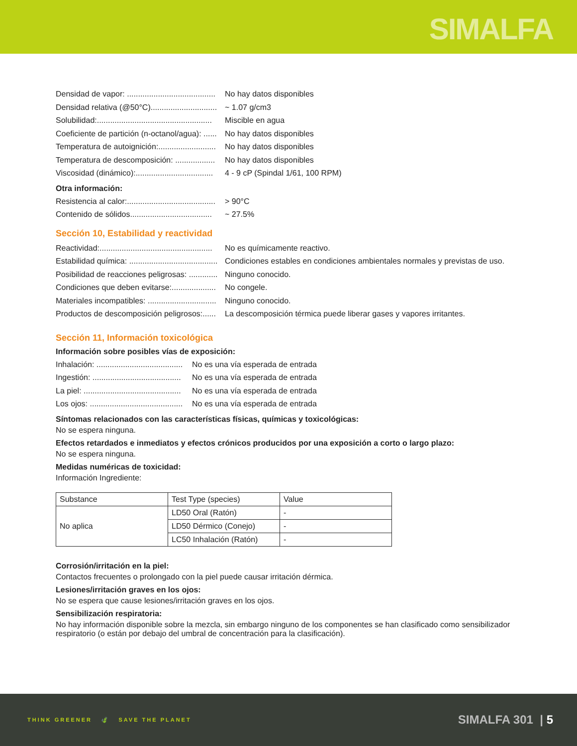SIMALFA
Densidad de vapor: ........................................ No hay datos disponibles
Densidad relativa (@50°C).............................. ~ 1.07 g/cm3
Solubilidad:.................................................... Miscible en agua
Coeficiente de partición (n-octanol/agua): ...... No hay datos disponibles
Temperatura de autoignición:.......................... No hay datos disponibles
Temperatura de descomposición: .................. No hay datos disponibles
Viscosidad (dinámico):................................... 4 - 9 cP (Spindal 1/61, 100 RPM)
Otra información:
Resistencia al calor:........................................ > 90°C
Contenido de sólidos..................................... ~ 27.5%
Sección 10, Estabilidad y reactividad
Reactividad:................................................... No es químicamente reactivo.
Estabilidad química: ........................................ Condiciones estables en condiciones ambientales normales y previstas de uso.
Posibilidad de reacciones peligrosas: ............. Ninguno conocido.
Condiciones que deben evitarse:.................... No congele.
Materiales incompatibles: ............................... Ninguno conocido.
Productos de descomposición peligrosos:...... La descomposición térmica puede liberar gases y vapores irritantes.
Sección 11, Información toxicológica
Información sobre posibles vías de exposición:
Inhalación: ....................................... No es una vía esperada de entrada
Ingestión: ........................................ No es una vía esperada de entrada
La piel: ............................................ No es una vía esperada de entrada
Los ojos: .......................................... No es una vía esperada de entrada
Síntomas relacionados con las características físicas, químicas y toxicológicas:
No se espera ninguna.
Efectos retardados e inmediatos y efectos crónicos producidos por una exposición a corto o largo plazo:
No se espera ninguna.
Medidas numéricas de toxicidad:
Información Ingrediente:
| Substance | Test Type (species) | Value |
| No aplica | LD50 Oral (Ratón) | - |
| | LD50 Dérmico (Conejo) | - |
| | LC50 Inhalación (Ratón) | - |
Corrosión/irritación en la piel:
Contactos frecuentes o prolongado con la piel puede causar irritación dérmica.
Lesiones/irritación graves en los ojos:
No se espera que cause lesiones/irritación graves en los ojos.
Sensibilización respiratoria:
No hay información disponible sobre la mezcla, sin embargo ninguno de los componentes se han clasificado como sensibilizador respiratorio (o están por debajo del umbral de concentración para la clasificación).
THINK GREENER 🍃 SAVE THE PLANET
SIMALFA 301 | 5